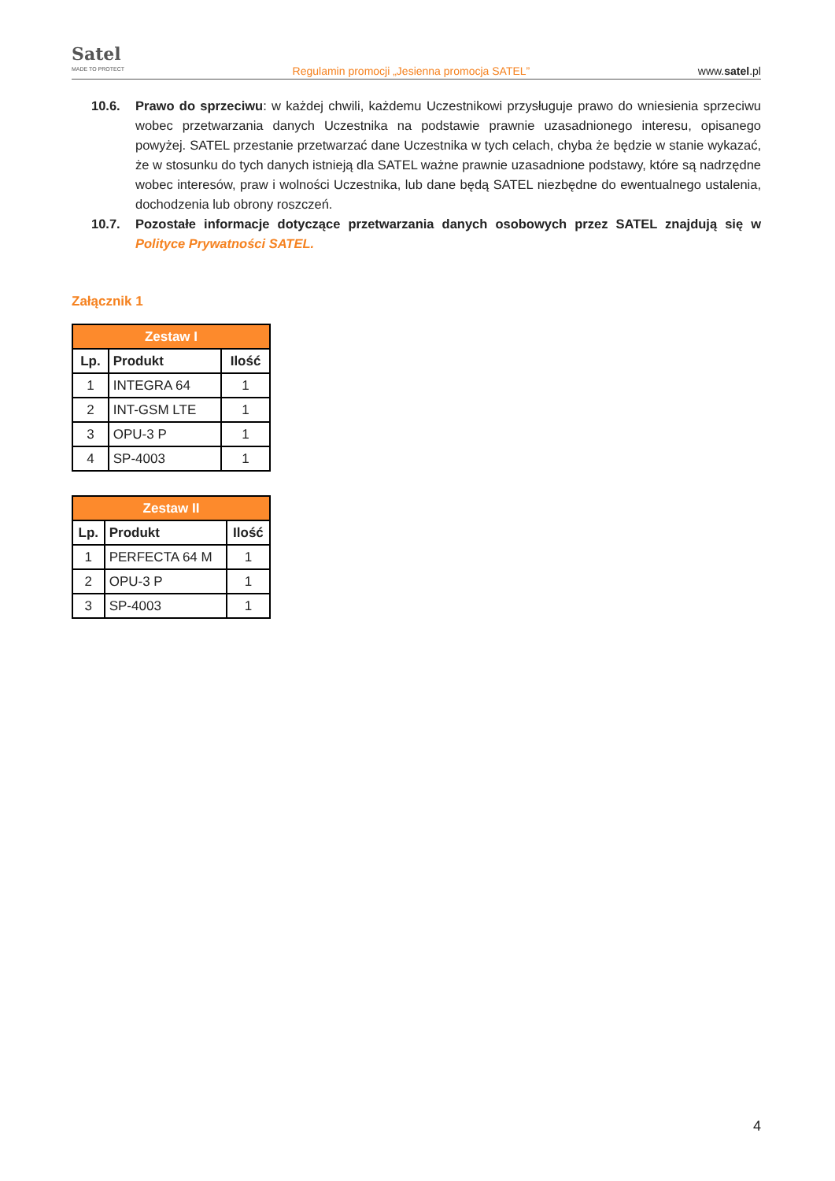Satel
MADE TO PROTECT
Regulamin promocji „Jesienna promocja SATEL”
www.satel.pl
10.6. Prawo do sprzeciwu: w każdej chwili, każdemu Uczestnikowi przysługuje prawo do wniesienia sprzeciwu wobec przetwarzania danych Uczestnika na podstawie prawnie uzasadnionego interesu, opisanego powyżej. SATEL przestanie przetwarzać dane Uczestnika w tych celach, chyba że będzie w stanie wykazać, że w stosunku do tych danych istnieją dla SATEL ważne prawnie uzasadnione podstawy, które są nadrzędne wobec interesów, praw i wolności Uczestnika, lub dane będą SATEL niezbędne do ewentualnego ustalenia, dochodzenia lub obrony roszczeń.
10.7. Pozostałe informacje dotyczące przetwarzania danych osobowych przez SATEL znajdują się w Polityce Prywatności SATEL.
Załącznik 1
| Zestaw I | | |
| --- | --- | --- |
| Lp. | Produkt | Ilość |
| 1 | INTEGRA 64 | 1 |
| 2 | INT-GSM LTE | 1 |
| 3 | OPU-3 P | 1 |
| 4 | SP-4003 | 1 |
| Zestaw II | | |
| --- | --- | --- |
| Lp. | Produkt | Ilość |
| 1 | PERFECTA 64 M | 1 |
| 2 | OPU-3 P | 1 |
| 3 | SP-4003 | 1 |
4